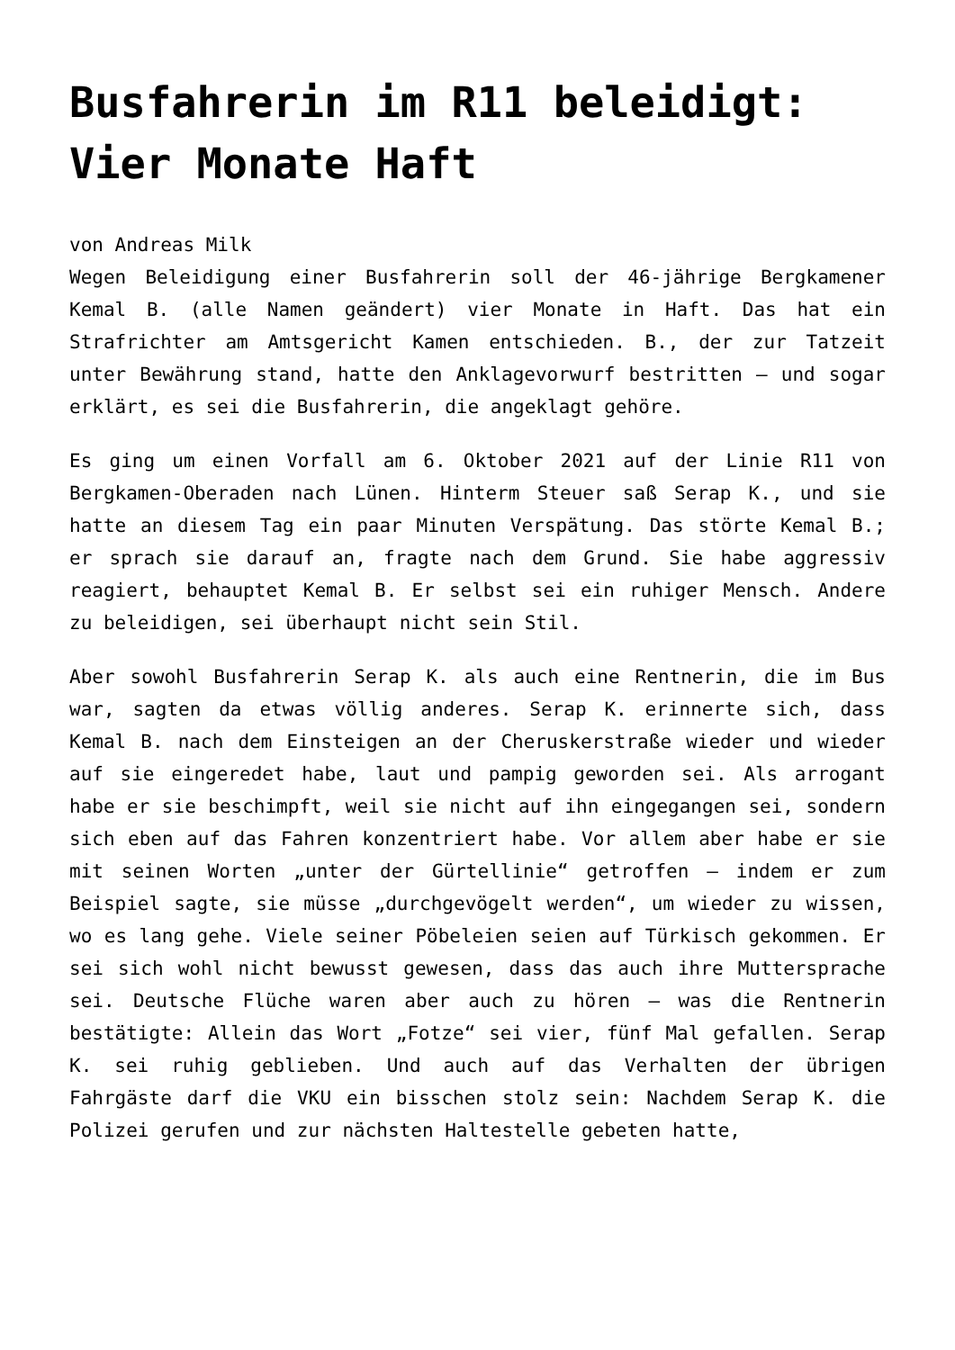Busfahrerin im R11 beleidigt: Vier Monate Haft
von Andreas Milk
Wegen Beleidigung einer Busfahrerin soll der 46-jährige Bergkamener Kemal B. (alle Namen geändert) vier Monate in Haft. Das hat ein Strafrichter am Amtsgericht Kamen entschieden. B., der zur Tatzeit unter Bewährung stand, hatte den Anklagevorwurf bestritten – und sogar erklärt, es sei die Busfahrerin, die angeklagt gehöre.
Es ging um einen Vorfall am 6. Oktober 2021 auf der Linie R11 von Bergkamen-Oberaden nach Lünen. Hinterm Steuer saß Serap K., und sie hatte an diesem Tag ein paar Minuten Verspätung. Das störte Kemal B.; er sprach sie darauf an, fragte nach dem Grund. Sie habe aggressiv reagiert, behauptet Kemal B. Er selbst sei ein ruhiger Mensch. Andere zu beleidigen, sei überhaupt nicht sein Stil.
Aber sowohl Busfahrerin Serap K. als auch eine Rentnerin, die im Bus war, sagten da etwas völlig anderes. Serap K. erinnerte sich, dass Kemal B. nach dem Einsteigen an der Cheruskerstraße wieder und wieder auf sie eingeredet habe, laut und pampig geworden sei. Als arrogant habe er sie beschimpft, weil sie nicht auf ihn eingegangen sei, sondern sich eben auf das Fahren konzentriert habe. Vor allem aber habe er sie mit seinen Worten „unter der Gürtellinie“ getroffen – indem er zum Beispiel sagte, sie müsse „durchgevögelt werden“, um wieder zu wissen, wo es lang gehe. Viele seiner Pöbeleien seien auf Türkisch gekommen. Er sei sich wohl nicht bewusst gewesen, dass das auch ihre Muttersprache sei. Deutsche Flüche waren aber auch zu hören – was die Rentnerin bestätigte: Allein das Wort „Fotze“ sei vier, fünf Mal gefallen. Serap K. sei ruhig geblieben. Und auch auf das Verhalten der übrigen Fahrgäste darf die VKU ein bisschen stolz sein: Nachdem Serap K. die Polizei gerufen und zur nächsten Haltestelle gebeten hatte,